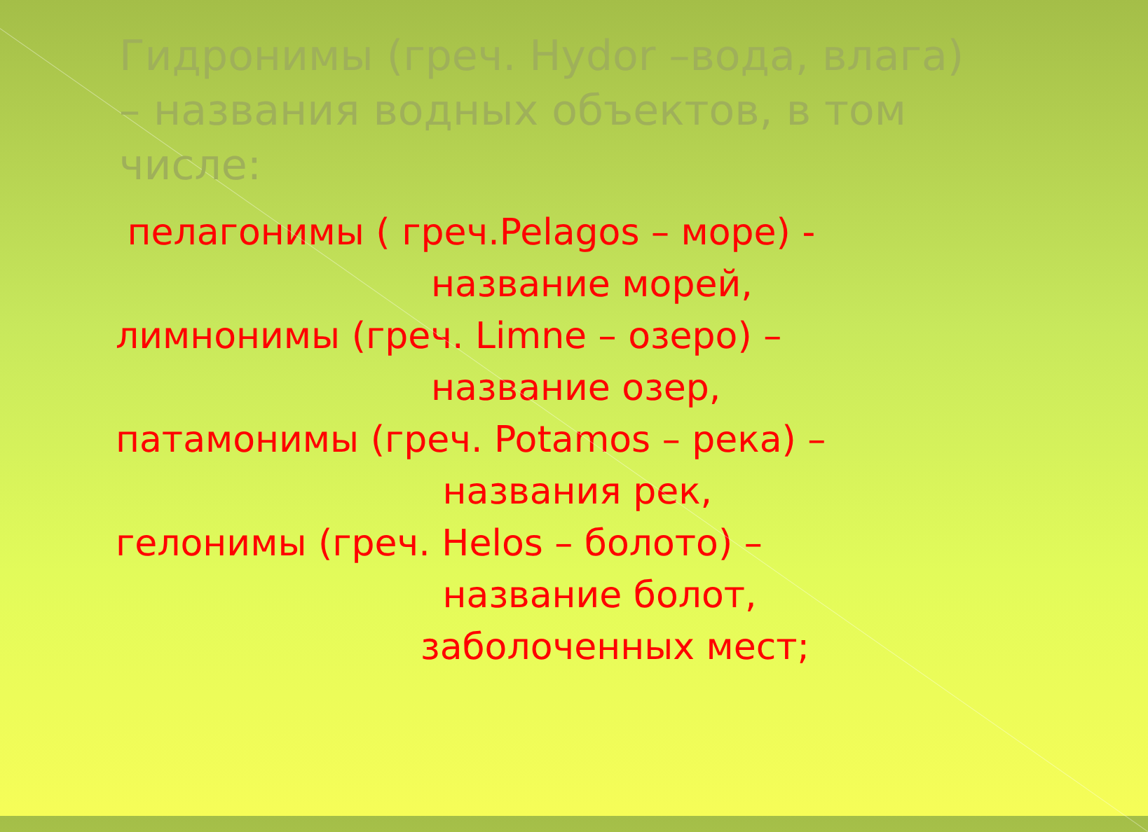Гидронимы (греч. Hydor –вода, влага) – названия водных объектов, в том числе:
пелагонимы ( греч.Pelagos – море) -
название морей,
лимнонимы (греч. Limne – озеро) –
название озер,
патамонимы (греч. Potamos – река) –
названия рек,
гелонимы (греч. Helos – болото) –
название болот,
заболоченных мест;